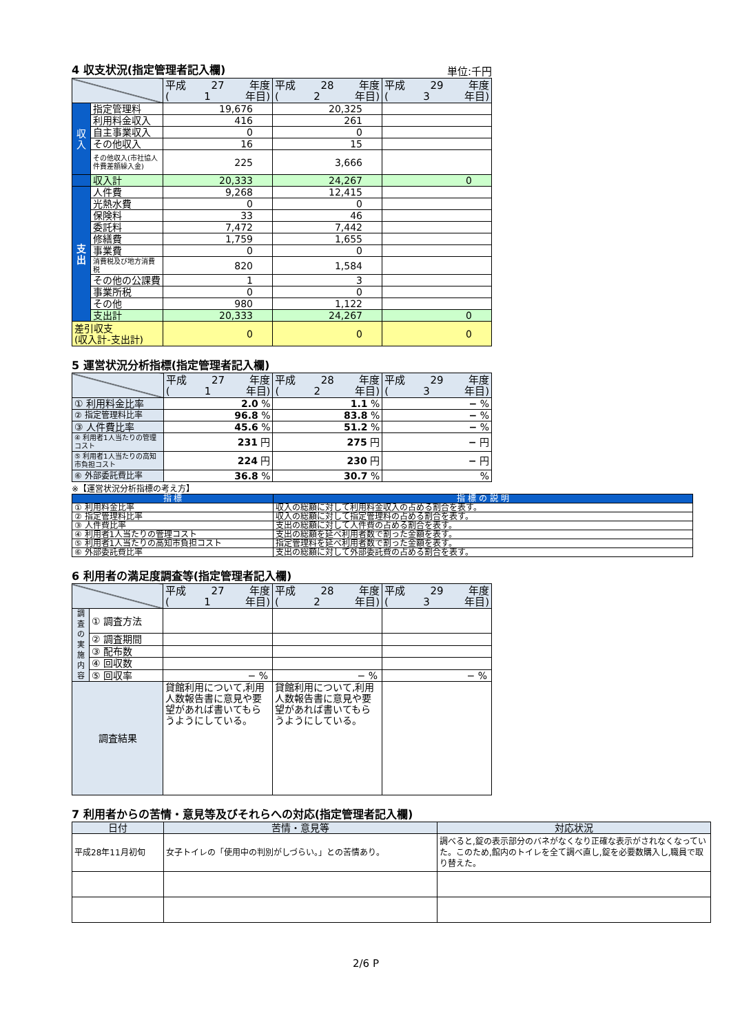4 収支状況(指定管理者記入欄)
単位:千円
| | | 平成 27 年度 ( 1 年目) | 平成 28 年度 ( 2 年目) | 平成 29 年度 ( 3 年目) |
| 収 入 | 指定管理料 | 19,676 | 20,325 | |
| | 利用料金収入 | 416 | 261 | |
| | 自主事業収入 | 0 | 0 | |
| | その他収入 | 16 | 15 | |
| | その他収入(市社協人件費差額繰入金) | 225 | 3,666 | |
| | 収入計 | 20,333 | 24,267 | 0 |
| 支 出 | 人件費 | 9,268 | 12,415 | |
| | 光熱水費 | 0 | 0 | |
| | 保険料 | 33 | 46 | |
| | 委託料 | 7,472 | 7,442 | |
| | 修繕費 | 1,759 | 1,655 | |
| | 事業費 | 0 | 0 | |
| | 消費税及び地方消費税 | 820 | 1,584 | |
| | その他の公課費 | 1 | 3 | |
| | 事業所税 | 0 | 0 | |
| | その他 | 980 | 1,122 | |
| | 支出計 | 20,333 | 24,267 | 0 |
| 差引収支 (収入計-支出計) | | 0 | 0 | 0 |
5 運営状況分析指標(指定管理者記入欄)
| | 平成 27 年度 ( 1 年目) | 平成 28 年度 ( 2 年目) | 平成 29 年度 ( 3 年目) |
| ① 利用料金比率 | 2.0 % | 1.1 % | − % |
| ② 指定管理料比率 | 96.8 % | 83.8 % | − % |
| ③ 人件費比率 | 45.6 % | 51.2 % | − % |
| ④ 利用者1人当たりの管理コスト | 231 円 | 275 円 | − 円 |
| ⑤ 利用者1人当たりの高知市負担コスト | 224 円 | 230 円 | − 円 |
| ⑥ 外部委託費比率 | 36.8 % | 30.7 % | % |
※【運営状況分析指標の考え方】
| 指 標 | 指 標 の 説 明 |
| --- | --- |
| ① 利用料金比率 | 収入の総額に対して利用料金収入の占める割合を表す。 |
| ② 指定管理料比率 | 収入の総額に対して指定管理料の占める割合を表す。 |
| ③ 人件費比率 | 支出の総額に対して人件費の占める割合を表す。 |
| ④ 利用者1人当たりの管理コスト | 支出の総額を延べ利用者数で割った金額を表す。 |
| ⑤ 利用者1人当たりの高知市負担コスト | 指定管理料を延べ利用者数で割った金額を表す。 |
| ⑥ 外部委託費比率 | 支出の総額に対して外部委託費の占める割合を表す。 |
6 利用者の満足度調査等(指定管理者記入欄)
| | | 平成 27 年度 ( 1 年目) | 平成 28 年度 ( 2 年目) | 平成 29 年度 ( 3 年目) |
| 調 査 の 実 施 内 容 | ① 調査方法 | | | |
| | ② 調査期間 | | | |
| | ③ 配布数 | | | |
| | ④ 回収数 | | | |
| | ⑤ 回収率 | − % | − % | − % |
| 調査結果 | | 貸館利用について,利用人数報告書に意見や要望があれば書いてもらうようにしている。 | 貸館利用について,利用人数報告書に意見や要望があれば書いてもらうようにしている。 | |
7 利用者からの苦情・意見等及びそれらへの対応(指定管理者記入欄)
| 日付 | 苦情・意見等 | 対応状況 |
| --- | --- | --- |
| 平成28年11月初旬 | 女子トイレの「使用中の判別がしづらい。」との苦情あり。 | 調べると,錠の表示部分のバネがなくなり正確な表示がされなくなっていた。このため,館内のトイレを全て調べ直し,錠を必要数購入し,職員で取り替えた。 |
2/6 P